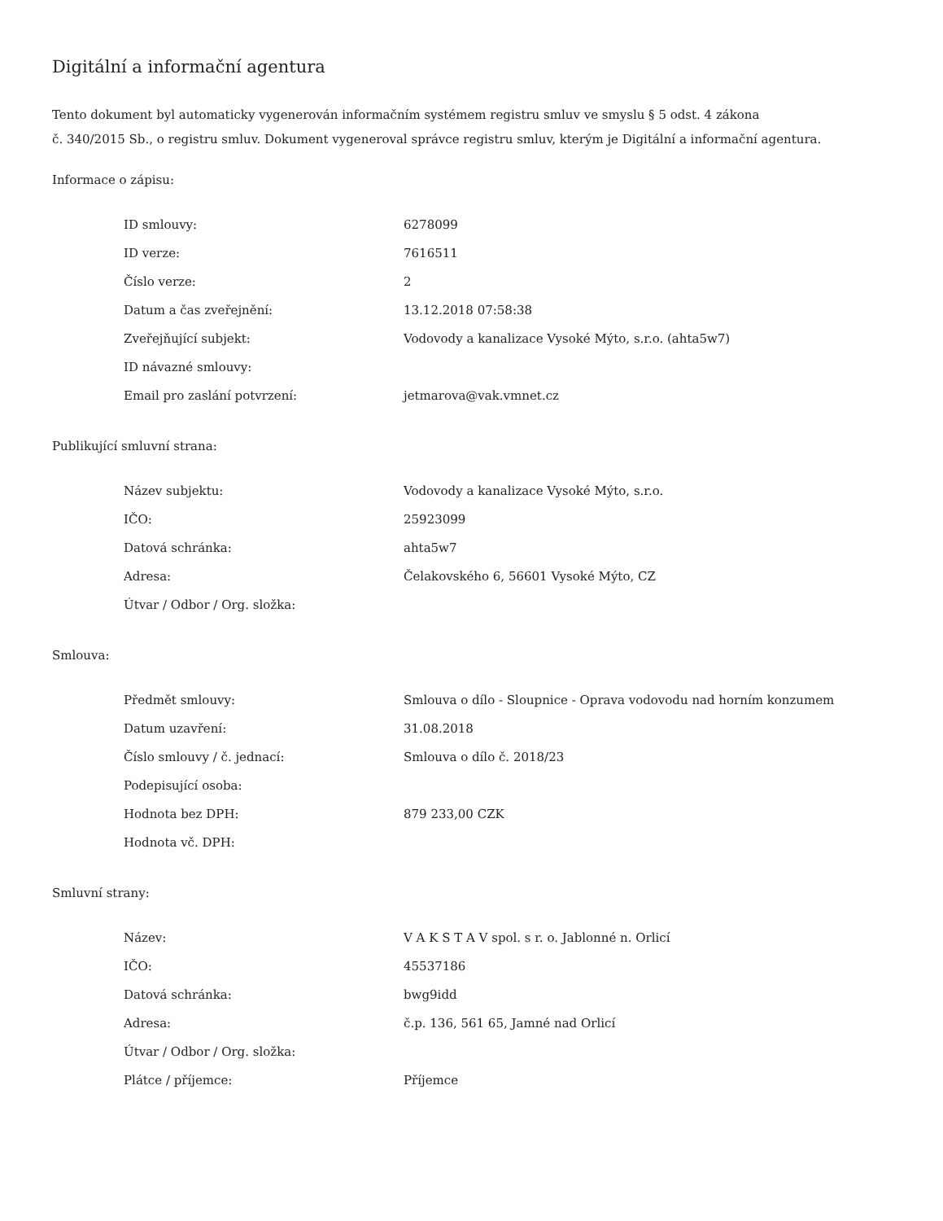Digitální a informační agentura
Tento dokument byl automaticky vygenerován informačním systémem registru smluv ve smyslu § 5 odst. 4 zákona
č. 340/2015 Sb., o registru smluv. Dokument vygeneroval správce registru smluv, kterým je Digitální a informační agentura.
Informace o zápisu:
| ID smlouvy: | 6278099 |
| ID verze: | 7616511 |
| Číslo verze: | 2 |
| Datum a čas zveřejnění: | 13.12.2018 07:58:38 |
| Zveřejňující subjekt: | Vodovody a kanalizace Vysoké Mýto, s.r.o. (ahta5w7) |
| ID návazné smlouvy: | |
| Email pro zaslání potvrzení: | jetmarova@vak.vmnet.cz |
Publikující smluvní strana:
| Název subjektu: | Vodovody a kanalizace Vysoké Mýto, s.r.o. |
| IČO: | 25923099 |
| Datová schránka: | ahta5w7 |
| Adresa: | Čelakovského 6, 56601 Vysoké Mýto, CZ |
| Útvar / Odbor / Org. složka: | |
Smlouva:
| Předmět smlouvy: | Smlouva o dílo - Sloupnice - Oprava vodovodu nad horním konzumem |
| Datum uzavření: | 31.08.2018 |
| Číslo smlouvy / č. jednací: | Smlouva o dílo č. 2018/23 |
| Podepisující osoba: | |
| Hodnota bez DPH: | 879 233,00 CZK |
| Hodnota vč. DPH: | |
Smluvní strany:
| Název: | V A K S T A V spol. s r. o. Jablonné n. Orlicí |
| IČO: | 45537186 |
| Datová schránka: | bwg9idd |
| Adresa: | č.p. 136, 561 65, Jamné nad Orlicí |
| Útvar / Odbor / Org. složka: | |
| Plátce / příjemce: | Příjemce |